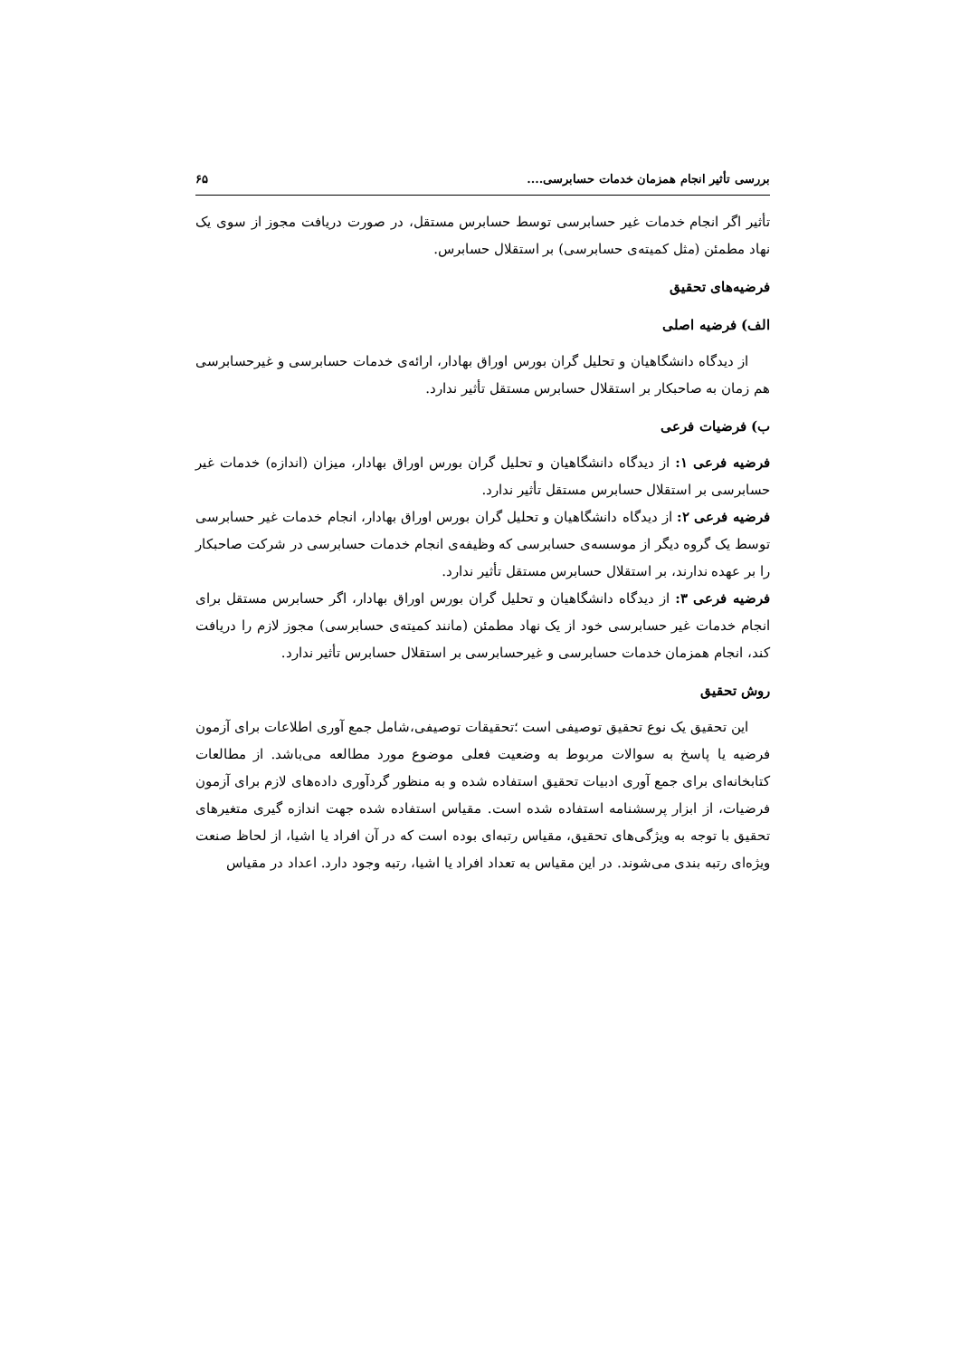بررسی تأثیر انجام همزمان خدمات حسابرسی.... ۶۵
تأثیر اگر انجام خدمات غیر حسابرسی توسط حسابرس مستقل، در صورت دریافت مجوز از سوی یک نهاد مطمئن (مثل کمیته‌ی حسابرسی) بر استقلال حسابرس.
فرضیه‌های تحقیق
الف) فرضیه اصلی
از دیدگاه دانشگاهیان و تحلیل گران بورس اوراق بهادار، ارائه‌ی خدمات حسابرسی و غیرحسابرسی هم زمان به صاحبکار بر استقلال حسابرس مستقل تأثیر ندارد.
ب) فرضیات فرعی
فرضیه فرعی ۱: از دیدگاه دانشگاهیان و تحلیل گران بورس اوراق بهادار، میزان (اندازه) خدمات غیر حسابرسی بر استقلال حسابرس مستقل تأثیر ندارد.
فرضیه فرعی ۲: از دیدگاه دانشگاهیان و تحلیل گران بورس اوراق بهادار، انجام خدمات غیر حسابرسی توسط یک گروه دیگر از موسسه‌ی حسابرسی که وظیفه‌ی انجام خدمات حسابرسی در شرکت صاحبکار را بر عهده ندارند، بر استقلال حسابرس مستقل تأثیر ندارد.
فرضیه فرعی ۳: از دیدگاه دانشگاهیان و تحلیل گران بورس اوراق بهادار، اگر حسابرس مستقل برای انجام خدمات غیر حسابرسی خود از یک نهاد مطمئن (مانند کمیته‌ی حسابرسی) مجوز لازم را دریافت کند، انجام همزمان خدمات حسابرسی و غیرحسابرسی بر استقلال حسابرس تأثیر ندارد.
روش تحقیق
این تحقیق یک نوع تحقیق توصیفی است ؛تحقیقات توصیفی،شامل جمع آوری اطلاعات برای آزمون فرضیه یا پاسخ به سوالات مربوط به وضعیت فعلی موضوع مورد مطالعه می‌باشد. از مطالعات کتابخانه‌ای برای جمع آوری ادبیات تحقیق استفاده شده و به منظور گردآوری داده‌های لازم برای آزمون فرضیات، از ابزار پرسشنامه استفاده شده است. مقیاس استفاده شده جهت اندازه گیری متغیرهای تحقیق با توجه به ویژگی‌های تحقیق، مقیاس رتبه‌ای بوده است که در آن افراد یا اشیا، از لحاظ صنعت ویژه‌ای رتبه بندی می‌شوند. در این مقیاس به تعداد افراد یا اشیا، رتبه وجود دارد. اعداد در مقیاس